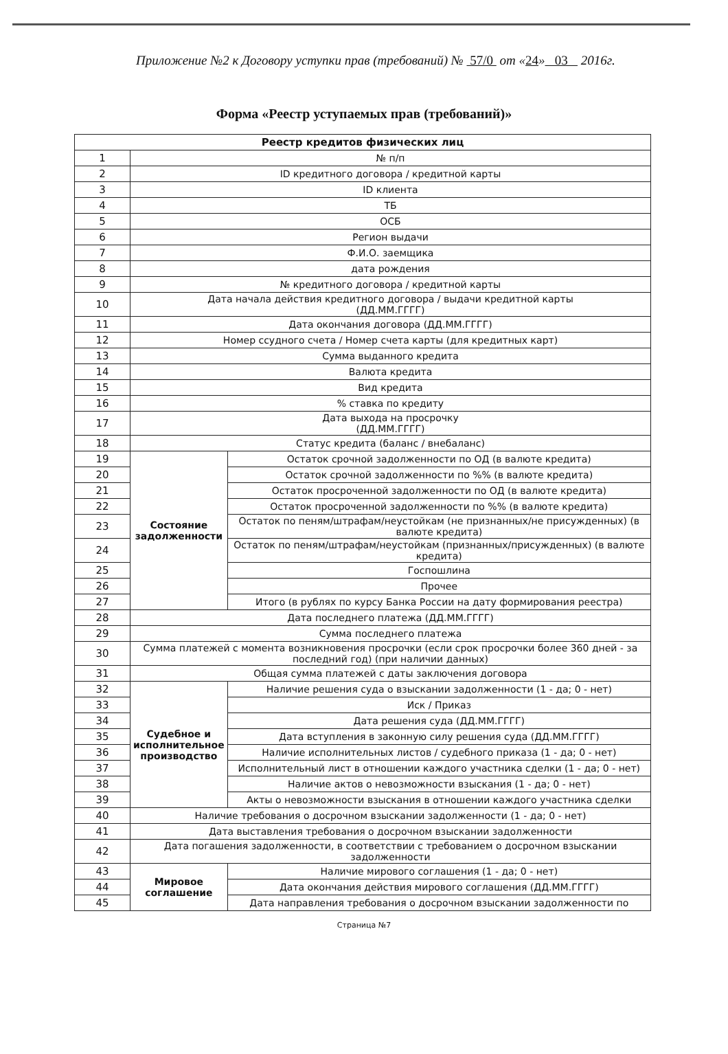Приложение №2 к Договору уступки прав (требований) № 57/0 от «24» 03 2016г.
Форма «Реестр уступаемых прав (требований)»
| Реестр кредитов физических лиц | | |
| --- | --- | --- |
| 1 | № п/п | |
| 2 | ID кредитного договора / кредитной карты | |
| 3 | ID клиента | |
| 4 | ТБ | |
| 5 | ОСБ | |
| 6 | Регион выдачи | |
| 7 | Ф.И.О. заемщика | |
| 8 | дата рождения | |
| 9 | № кредитного договора / кредитной карты | |
| 10 | Дата начала действия кредитного договора / выдачи кредитной карты (ДД.ММ.ГГГГ) | |
| 11 | Дата окончания договора (ДД.ММ.ГГГГ) | |
| 12 | Номер ссудного счета / Номер счета карты (для кредитных карт) | |
| 13 | Сумма выданного кредита | |
| 14 | Валюта кредита | |
| 15 | Вид кредита | |
| 16 | % ставка по кредиту | |
| 17 | Дата выхода на просрочку (ДД.ММ.ГГГГ) | |
| 18 | Статус кредита (баланс / внебаланс) | |
| 19 | Состояние задолженности | Остаток срочной задолженности по ОД (в валюте кредита) |
| 20 | | Остаток срочной задолженности по %% (в валюте кредита) |
| 21 | | Остаток просроченной задолженности по ОД (в валюте кредита) |
| 22 | | Остаток просроченной задолженности по %% (в валюте кредита) |
| 23 | | Остаток по пеням/штрафам/неустойкам (не признанных/не присужденных) (в валюте кредита) |
| 24 | | Остаток по пеням/штрафам/неустойкам (признанных/присужденных) (в валюте кредита) |
| 25 | | Госпошлина |
| 26 | | Прочее |
| 27 | | Итого (в рублях по курсу Банка России на дату формирования реестра) |
| 28 | Дата последнего платежа (ДД.ММ.ГГГГ) | |
| 29 | Сумма последнего платежа | |
| 30 | Сумма платежей с момента возникновения просрочки (если срок просрочки более 360 дней - за последний год) (при наличии данных) | |
| 31 | Общая сумма платежей с даты заключения договора | |
| 32 | Судебное и исполнительное производство | Наличие решения суда о взыскании задолженности (1 - да; 0 - нет) |
| 33 | | Иск / Приказ |
| 34 | | Дата решения суда (ДД.ММ.ГГГГ) |
| 35 | | Дата вступления в законную силу решения суда (ДД.ММ.ГГГГ) |
| 36 | | Наличие исполнительных листов / судебного приказа (1 - да; 0 - нет) |
| 37 | | Исполнительный лист в отношении каждого участника сделки (1 - да; 0 - нет) |
| 38 | | Наличие актов о невозможности взыскания (1 - да; 0 - нет) |
| 39 | | Акты о невозможности взыскания в отношении каждого участника сделки |
| 40 | Наличие требования о досрочном взыскании задолженности (1 - да; 0 - нет) | |
| 41 | Дата выставления требования о досрочном взыскании задолженности | |
| 42 | Дата погашения задолженности, в соответствии с требованием о досрочном взыскании задолженности | |
| 43 | Мировое соглашение | Наличие мирового соглашения (1 - да; 0 - нет) |
| 44 | | Дата окончания действия мирового соглашения (ДД.ММ.ГГГГ) |
| 45 | | Дата направления требования о досрочном взыскании задолженности по |
Страница №7